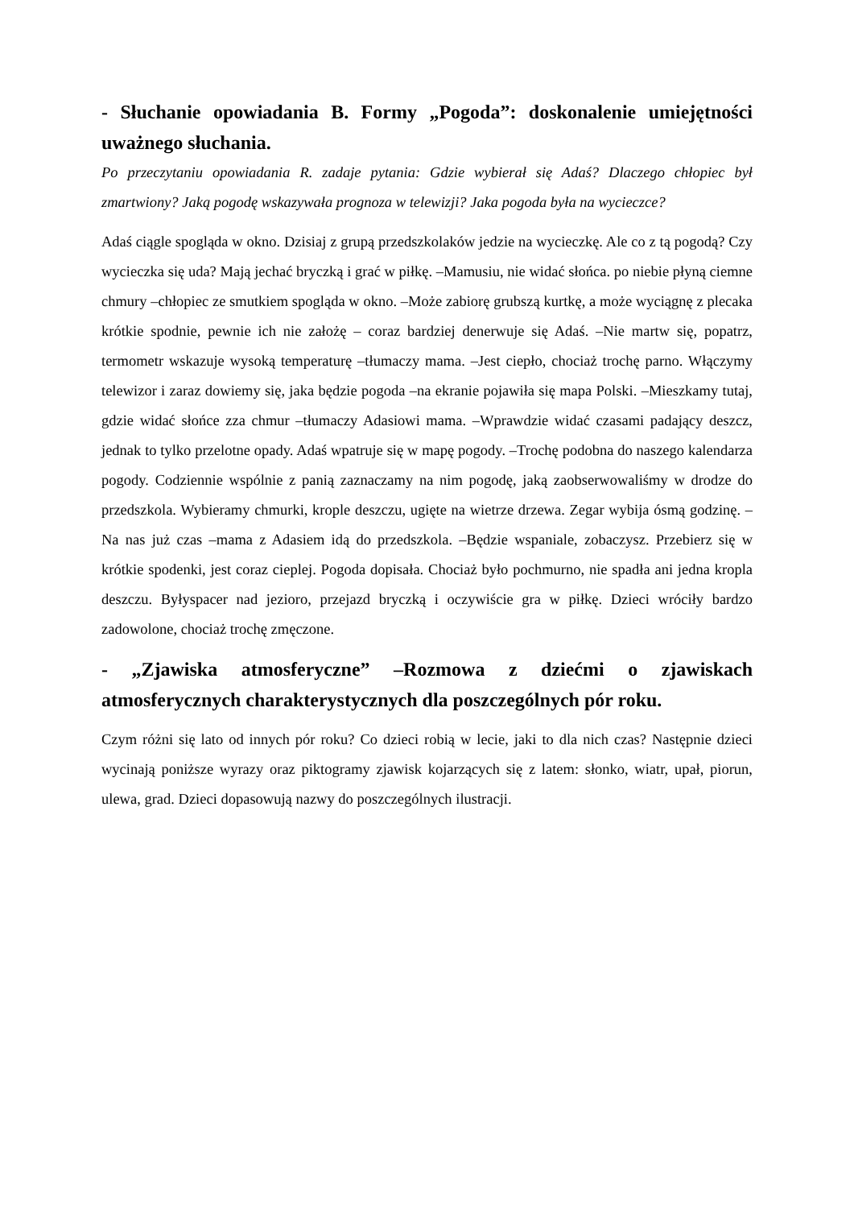- Słuchanie opowiadania B. Formy „Pogoda”: doskonalenie umiejętności uważnego słuchania.
Po przeczytaniu opowiadania R. zadaje pytania: Gdzie wybierał się Adaś? Dlaczego chłopiec był zmartwiony? Jaką pogodę wskazywała prognoza w telewizji? Jaka pogoda była na wycieczce?
Adaś ciągle spogląda w okno. Dzisiaj z grupą przedszkolaków jedzie na wycieczkę. Ale co z tą pogodą? Czy wycieczka się uda? Mają jechać bryczką i grać w piłkę. –Mamusiu, nie widać słońca. po niebie płyną ciemne chmury –chłopiec ze smutkiem spogląda w okno. –Może zabiorę grubszą kurtkę, a może wyciągnę z plecaka krótkie spodnie, pewnie ich nie założę – coraz bardziej denerwuje się Adaś. –Nie martw się, popatrz, termometr wskazuje wysoką temperaturę –tłumaczy mama. –Jest ciepło, chociaż trochę parno. Włączymy telewizor i zaraz dowiemy się, jaka będzie pogoda –na ekranie pojawiła się mapa Polski. –Mieszkamy tutaj, gdzie widać słońce zza chmur –tłumaczy Adasiowi mama. –Wprawdzie widać czasami padający deszcz, jednak to tylko przelotne opady. Adaś wpatruje się w mapę pogody. –Trochę podobna do naszego kalendarza pogody. Codziennie wspólnie z panią zaznaczamy na nim pogodę, jaką zaobserwowaliśmy w drodze do przedszkola. Wybieramy chmurki, krople deszczu, ugięte na wietrze drzewa. Zegar wybija ósmą godzinę. –Na nas już czas –mama z Adasiem idą do przedszkola. –Będzie wspaniale, zobaczysz. Przebierz się w krótkie spodenki, jest coraz cieplej. Pogoda dopisała. Chociaż było pochmurno, nie spadła ani jedna kropla deszczu. Byłyspacer nad jezioro, przejazd bryczką i oczywiście gra w piłkę. Dzieci wróciły bardzo zadowolone, chociaż trochę zmęczone.
- „Zjawiska atmosferyczne” –Rozmowa z dziećmi o zjawiskach atmosferycznych charakterystycznych dla poszczególnych pór roku.
Czym różni się lato od innych pór roku? Co dzieci robią w lecie, jaki to dla nich czas? Następnie dzieci wycinają poniższe wyrazy oraz piktogramy zjawisk kojarzących się z latem: słonko, wiatr, upał, piorun, ulewa, grad. Dzieci dopasowują nazwy do poszczególnych ilustracji.